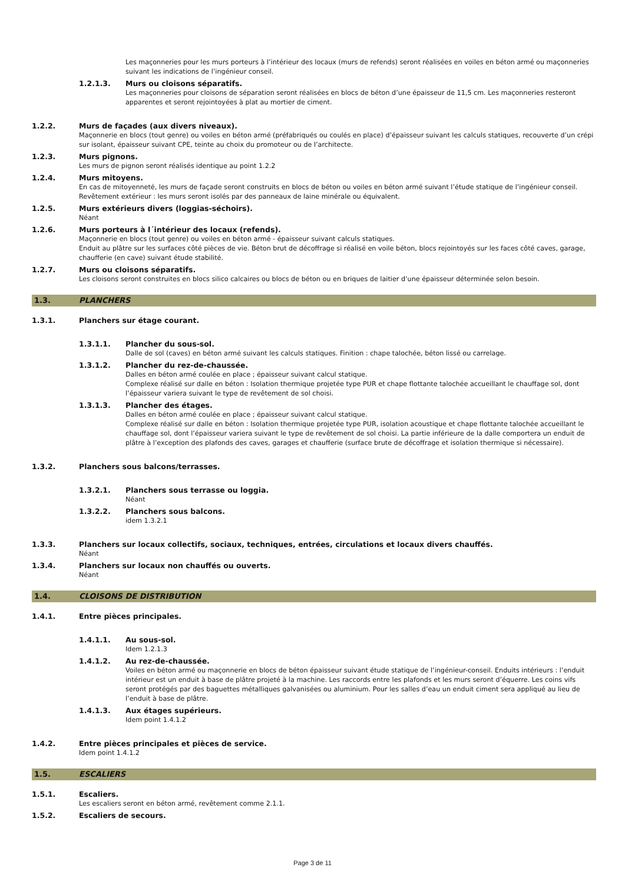Les maçonneries pour les murs porteurs à l’intérieur des locaux (murs de refends) seront réalisées en voiles en béton armé ou maçonneries suivant les indications de l’ingénieur conseil.
1.2.1.3. Murs ou cloisons séparatifs.
Les maçonneries pour cloisons de séparation seront réalisées en blocs de béton d’une épaisseur de 11,5 cm. Les maçonneries resteront apparentes et seront rejointoyées à plat au mortier de ciment.
1.2.2. Murs de façades (aux divers niveaux).
Maçonnerie en blocs (tout genre) ou voiles en béton armé (préfabriqués ou coulés en place) d’épaisseur suivant les calculs statiques, recouverte d’un crépi sur isolant, épaisseur suivant CPE, teinte au choix du promoteur ou de l’architecte.
1.2.3. Murs pignons.
Les murs de pignon seront réalisés identique au point 1.2.2
1.2.4. Murs mitoyens.
En cas de mitoyenneté, les murs de façade seront construits en blocs de béton ou voiles en béton armé suivant l’étude statique de l’ingénieur conseil.
Revêtement extérieur : les murs seront isolés par des panneaux de laine minérale ou équivalent.
1.2.5. Murs extérieurs divers (loggias-séchoirs).
Néant
1.2.6. Murs porteurs à l´intérieur des locaux (refends).
Maçonnerie en blocs (tout genre) ou voiles en béton armé - épaisseur suivant calculs statiques.
Enduit au plâtre sur les surfaces côté pièces de vie. Béton brut de décoffrage si réalisé en voile béton, blocs rejointoyés sur les faces côté caves, garage, chaufferie (en cave) suivant étude stabilité.
1.2.7. Murs ou cloisons séparatifs.
Les cloisons seront construites en blocs silico calcaires ou blocs de béton ou en briques de laitier d’une épaisseur déterminée selon besoin.
1.3. PLANCHERS
1.3.1. Planchers sur étage courant.
1.3.1.1. Plancher du sous-sol.
Dalle de sol (caves) en béton armé suivant les calculs statiques. Finition : chape talochée, béton lissé ou carrelage.
1.3.1.2. Plancher du rez-de-chaussée.
Dalles en béton armé coulée en place ; épaisseur suivant calcul statique.
Complexe réalisé sur dalle en béton : Isolation thermique projetée type PUR et chape flottante talochée accueillant le chauffage sol, dont l’épaisseur variera suivant le type de revêtement de sol choisi.
1.3.1.3. Plancher des étages.
Dalles en béton armé coulée en place ; épaisseur suivant calcul statique.
Complexe réalisé sur dalle en béton : Isolation thermique projetée type PUR, isolation acoustique et chape flottante talochée accueillant le chauffage sol, dont l’épaisseur variera suivant le type de revêtement de sol choisi. La partie inférieure de la dalle comportera un enduit de plâtre à l’exception des plafonds des caves, garages et chaufferie (surface brute de décoffrage et isolation thermique si nécessaire).
1.3.2. Planchers sous balcons/terrasses.
1.3.2.1. Planchers sous terrasse ou loggia.
Néant
1.3.2.2. Planchers sous balcons.
idem 1.3.2.1
1.3.3. Planchers sur locaux collectifs, sociaux, techniques, entrées, circulations et locaux divers chauffés.
Néant
1.3.4. Planchers sur locaux non chauffés ou ouverts.
Néant
1.4. CLOISONS DE DISTRIBUTION
1.4.1. Entre pièces principales.
1.4.1.1. Au sous-sol.
Idem 1.2.1.3
1.4.1.2. Au rez-de-chaussée.
Voiles en béton armé ou maçonnerie en blocs de béton épaisseur suivant étude statique de l’ingénieur-conseil. Enduits intérieurs : l’enduit intérieur est un enduit à base de plâtre projeté à la machine. Les raccords entre les plafonds et les murs seront d’équerre. Les coins vifs seront protégés par des baguettes métalliques galvanisées ou aluminium. Pour les salles d’eau un enduit ciment sera appliqué au lieu de l’enduit à base de plâtre.
1.4.1.3. Aux étages supérieurs.
Idem point 1.4.1.2
1.4.2. Entre pièces principales et pièces de service.
Idem point 1.4.1.2
1.5. ESCALIERS
1.5.1. Escaliers.
Les escaliers seront en béton armé, revêtement comme 2.1.1.
1.5.2. Escaliers de secours.
Page 3 de 11